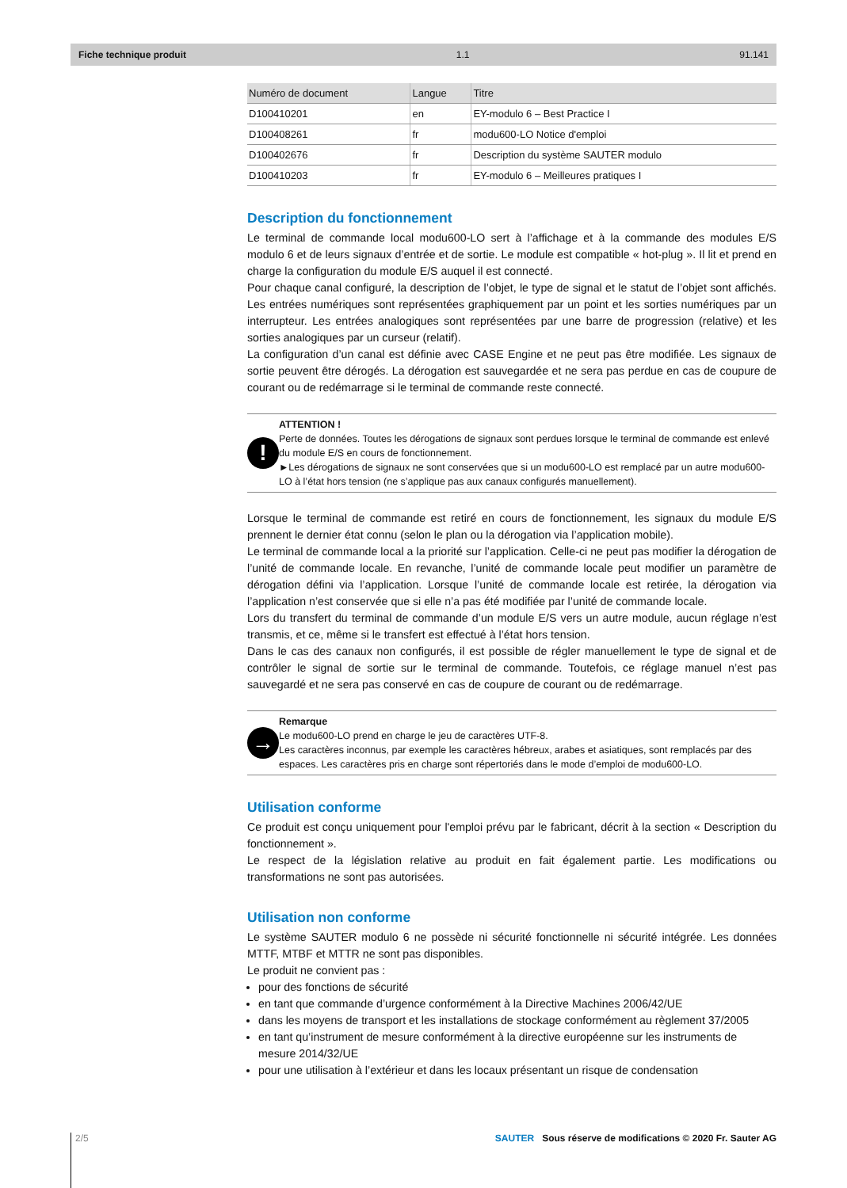Fiche technique produit 1.1 91.141
| Numéro de document | Langue | Titre |
| --- | --- | --- |
| D100410201 | en | EY-modulo 6 – Best Practice I |
| D100408261 | fr | modu600-LO Notice d'emploi |
| D100402676 | fr | Description du système SAUTER modulo |
| D100410203 | fr | EY-modulo 6 – Meilleures pratiques I |
Description du fonctionnement
Le terminal de commande local modu600-LO sert à l’affichage et à la commande des modules E/S modulo 6 et de leurs signaux d’entrée et de sortie. Le module est compatible « hot-plug ». Il lit et prend en charge la configuration du module E/S auquel il est connecté.
Pour chaque canal configuré, la description de l’objet, le type de signal et le statut de l’objet sont affichés. Les entrées numériques sont représentées graphiquement par un point et les sorties numériques par un interrupteur. Les entrées analogiques sont représentées par une barre de progression (relative) et les sorties analogiques par un curseur (relatif).
La configuration d’un canal est définie avec CASE Engine et ne peut pas être modifiée. Les signaux de sortie peuvent être dérogés. La dérogation est sauvegardée et ne sera pas perdue en cas de coupure de courant ou de redémarrage si le terminal de commande reste connecté.
!
ATTENTION !
Perte de données. Toutes les dérogations de signaux sont perdues lorsque le terminal de commande est enlevé du module E/S en cours de fonctionnement.
►Les dérogations de signaux ne sont conservées que si un modu600-LO est remplacé par un autre modu600-LO à l’état hors tension (ne s’applique pas aux canaux configurés manuellement).
Lorsque le terminal de commande est retiré en cours de fonctionnement, les signaux du module E/S prennent le dernier état connu (selon le plan ou la dérogation via l’application mobile).
Le terminal de commande local a la priorité sur l’application. Celle-ci ne peut pas modifier la dérogation de l’unité de commande locale. En revanche, l’unité de commande locale peut modifier un paramètre de dérogation défini via l’application. Lorsque l’unité de commande locale est retirée, la dérogation via l’application n’est conservée que si elle n’a pas été modifiée par l’unité de commande locale.
Lors du transfert du terminal de commande d’un module E/S vers un autre module, aucun réglage n’est transmis, et ce, même si le transfert est effectué à l’état hors tension.
Dans le cas des canaux non configurés, il est possible de régler manuellement le type de signal et de contrôler le signal de sortie sur le terminal de commande. Toutefois, ce réglage manuel n’est pas sauvegardé et ne sera pas conservé en cas de coupure de courant ou de redémarrage.
→
Remarque
Le modu600-LO prend en charge le jeu de caractères UTF-8.
Les caractères inconnus, par exemple les caractères hébreux, arabes et asiatiques, sont remplacés par des espaces. Les caractères pris en charge sont répertoriés dans le mode d’emploi de modu600-LO.
Utilisation conforme
Ce produit est conçu uniquement pour l'emploi prévu par le fabricant, décrit à la section « Description du fonctionnement ».
Le respect de la législation relative au produit en fait également partie. Les modifications ou transformations ne sont pas autorisées.
Utilisation non conforme
Le système SAUTER modulo 6 ne possède ni sécurité fonctionnelle ni sécurité intégrée. Les données MTTF, MTBF et MTTR ne sont pas disponibles.
Le produit ne convient pas :
pour des fonctions de sécurité
en tant que commande d’urgence conformément à la Directive Machines 2006/42/UE
dans les moyens de transport et les installations de stockage conformément au règlement 37/2005
en tant qu’instrument de mesure conformément à la directive européenne sur les instruments de mesure 2014/32/UE
pour une utilisation à l’extérieur et dans les locaux présentant un risque de condensation
2/5 SAUTER Sous réserve de modifications © 2020 Fr. Sauter AG